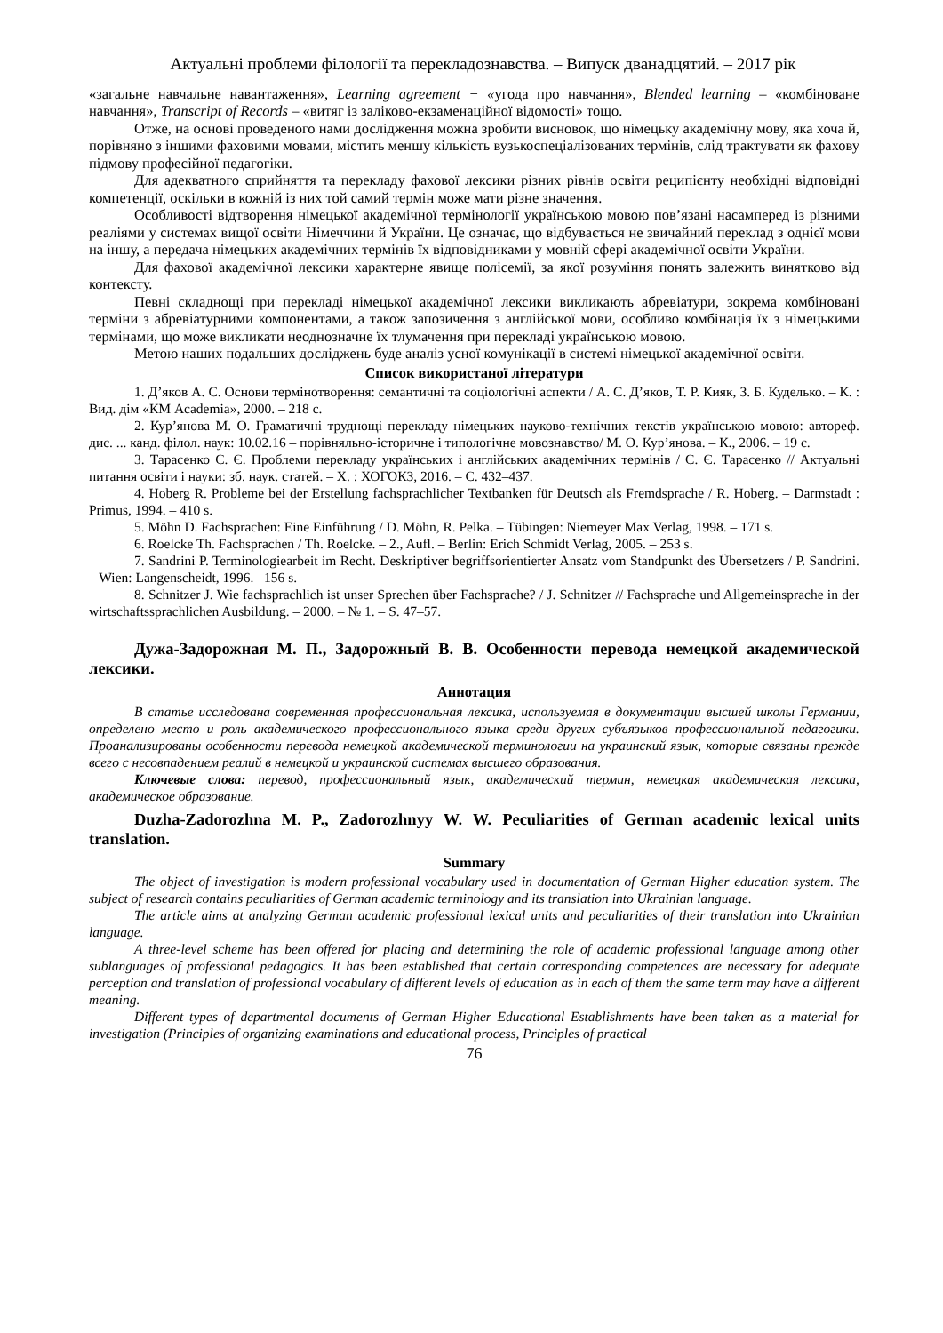Актуальні проблеми філології та перекладознавства. – Випуск дванадцятий. – 2017 рік
«загальне навчальне навантаження», Learning agreement − «угода про навчання», Blended learning – «комбіноване навчання», Transcript of Records – «витяг із заліково-екзаменаційної відомості» тощо.
Отже, на основі проведеного нами дослідження можна зробити висновок, що німецьку академічну мову, яка хоча й, порівняно з іншими фаховими мовами, містить меншу кількість вузькоспеціалізованих термінів, слід трактувати як фахову підмову професійної педагогіки.
Для адекватного сприйняття та перекладу фахової лексики різних рівнів освіти реципієнту необхідні відповідні компетенції, оскільки в кожній із них той самий термін може мати різне значення.
Особливості відтворення німецької академічної термінології українською мовою пов’язані насамперед із різними реаліями у системах вищої освіти Німеччини й України. Це означає, що відбувається не звичайний переклад з однієї мови на іншу, а передача німецьких академічних термінів їх відповідниками у мовній сфері академічної освіти України.
Для фахової академічної лексики характерне явище полісемії, за якої розуміння понять залежить винятково від контексту.
Певні складнощі при перекладі німецької академічної лексики викликають абревіатури, зокрема комбіновані терміни з абревіатурними компонентами, а також запозичення з англійської мови, особливо комбінація їх з німецькими термінами, що може викликати неоднозначне їх тлумачення при перекладі українською мовою.
Метою наших подальших досліджень буде аналіз усної комунікації в системі німецької академічної освіти.
Список використаної літератури
1. Д’яков А. С. Основи термінотворення: семантичні та соціологічні аспекти / А. С. Д’яков, Т. Р. Кияк, З. Б. Куделько. – К. : Вид. дім «КМ Academia», 2000. – 218 с.
2. Кур’янова М. О. Граматичні труднощі перекладу німецьких науково-технічних текстів українською мовою: автореф. дис. ... канд. філол. наук: 10.02.16 – порівняльно-історичне і типологічне мовознавство/ М. О. Кур’янова. – К., 2006. – 19 с.
3. Тарасенко С. Є. Проблеми перекладу українських і англійських академічних термінів / С. Є. Тарасенко // Актуальні питання освіти і науки: зб. наук. статей. – Х. : ХОГОКЗ, 2016. – С. 432–437.
4. Hoberg R. Probleme bei der Erstellung fachsprachlicher Textbanken für Deutsch als Fremdsprache / R. Hoberg. – Darmstadt : Primus, 1994. – 410 s.
5. Möhn D. Fachsprachen: Eine Einführung / D. Möhn, R. Pelka. – Tübingen: Niemeyer Max Verlag, 1998. – 171 s.
6. Roelcke Th. Fachsprachen / Th. Roelcke. – 2., Aufl. – Berlin: Erich Schmidt Verlag, 2005. – 253 s.
7. Sandrini P. Terminologiearbeit im Recht. Deskriptiver begriffsorientierter Ansatz vom Standpunkt des Übersetzers / P. Sandrini. – Wien: Langenscheidt, 1996.– 156 s.
8. Schnitzer J. Wie fachsprachlich ist unser Sprechen über Fachsprache? / J. Schnitzer // Fachsprache und Allgemeinsprache in der wirtschaftssprachlichen Ausbildung. – 2000. – № 1. – S. 47–57.
Дужа-Задорожная М. П., Задорожный В. В. Особенности перевода немецкой академической лексики.
Аннотация
В статье исследована современная профессиональная лексика, используемая в документации высшей школы Германии, определено место и роль академического профессионального языка среди других субъязыков профессиональной педагогики. Проанализированы особенности перевода немецкой академической терминологии на украинский язык, которые связаны прежде всего с несовпадением реалий в немецкой и украинской системах высшего образования.
Ключевые слова: перевод, профессиональный язык, академический термин, немецкая академическая лексика, академическое образование.
Duzha-Zadorozhna M. P., Zadorozhnyy W. W. Peculiarities of German academic lexical units translation.
Summary
The object of investigation is modern professional vocabulary used in documentation of German Higher education system. The subject of research contains peculiarities of German academic terminology and its translation into Ukrainian language.
The article aims at analyzing German academic professional lexical units and peculiarities of their translation into Ukrainian language.
A three-level scheme has been offered for placing and determining the role of academic professional language among other sublanguages of professional pedagogics. It has been established that certain corresponding competences are necessary for adequate perception and translation of professional vocabulary of different levels of education as in each of them the same term may have a different meaning.
Different types of departmental documents of German Higher Educational Establishments have been taken as a material for investigation (Principles of organizing examinations and educational process, Principles of practical
76